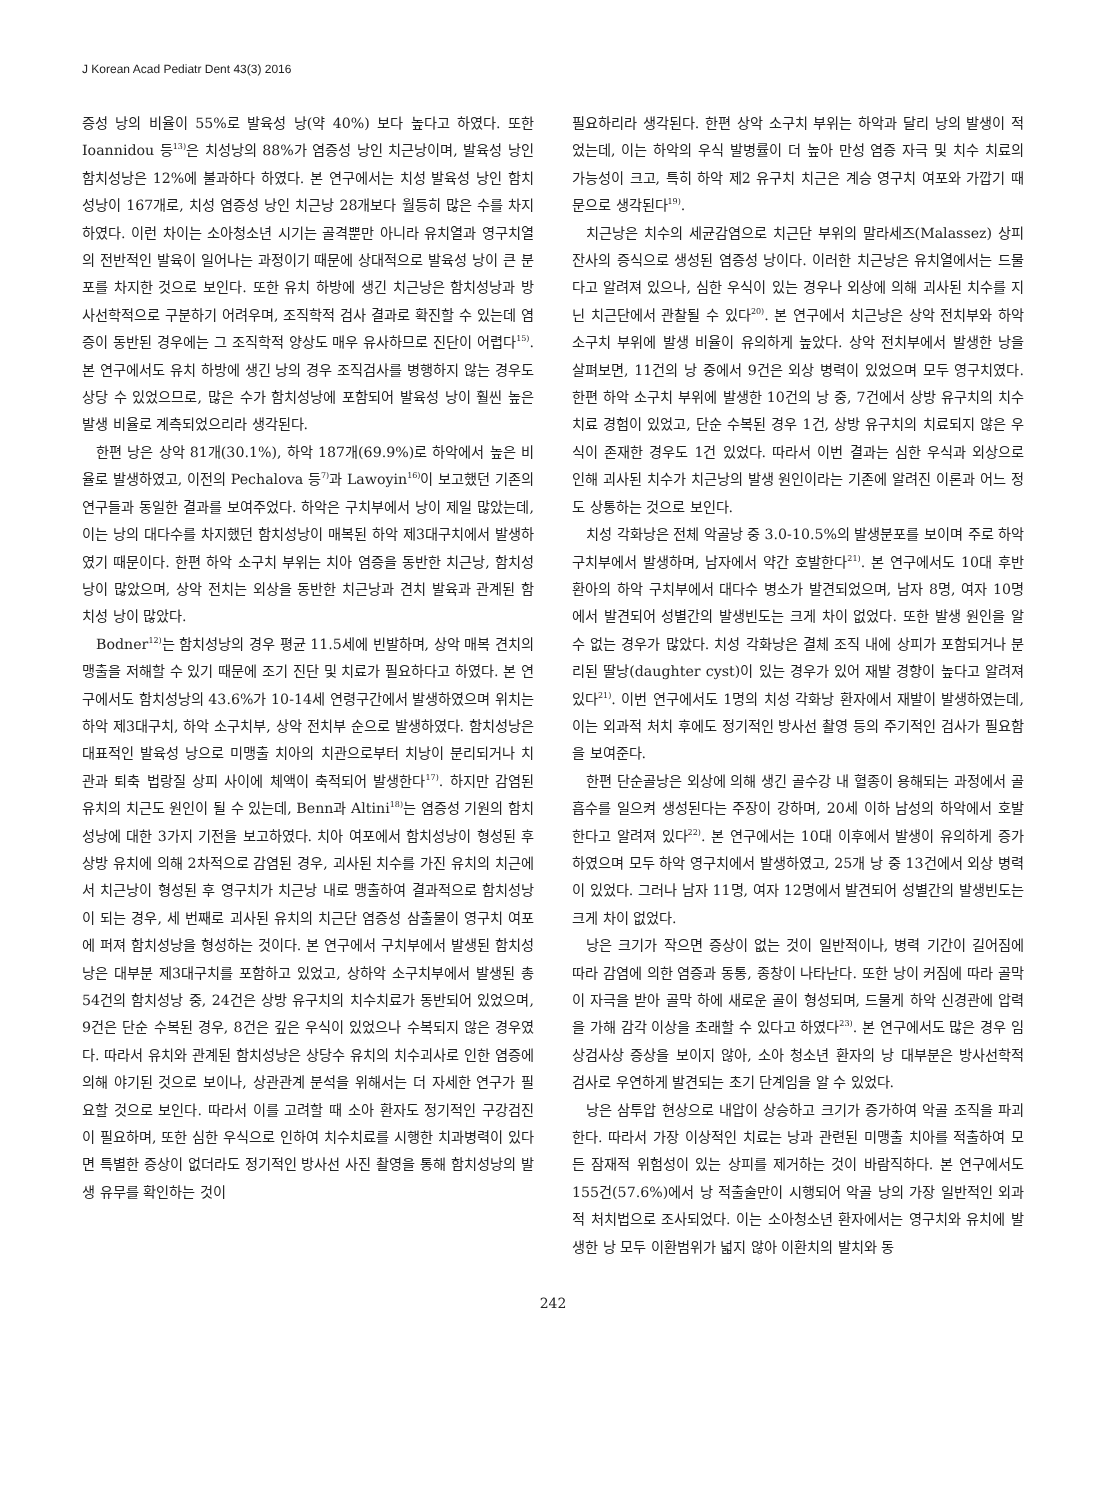J Korean Acad Pediatr Dent 43(3) 2016
증성 낭의 비율이 55%로 발육성 낭(약 40%) 보다 높다고 하였다. 또한 Ioannidou 등<sup>13)</sup>은 치성낭의 88%가 염증성 낭인 치근낭이며, 발육성 낭인 함치성낭은 12%에 불과하다 하였다. 본 연구에서는 치성 발육성 낭인 함치성낭이 167개로, 치성 염증성 낭인 치근낭 28개보다 월등히 많은 수를 차지하였다. 이런 차이는 소아청소년 시기는 골격뿐만 아니라 유치열과 영구치열의 전반적인 발육이 일어나는 과정이기 때문에 상대적으로 발육성 낭이 큰 분포를 차지한 것으로 보인다. 또한 유치 하방에 생긴 치근낭은 함치성낭과 방사선학적으로 구분하기 어려우며, 조직학적 검사 결과로 확진할 수 있는데 염증이 동반된 경우에는 그 조직학적 양상도 매우 유사하므로 진단이 어렵다<sup>15)</sup>. 본 연구에서도 유치 하방에 생긴 낭의 경우 조직검사를 병행하지 않는 경우도 상당 수 있었으므로, 많은 수가 함치성낭에 포함되어 발육성 낭이 훨씬 높은 발생 비율로 계측되었으리라 생각된다.
한편 낭은 상악 81개(30.1%), 하악 187개(69.9%)로 하악에서 높은 비율로 발생하였고, 이전의 Pechalova 등<sup>7)</sup>과 Lawoyin<sup>16)</sup>이 보고했던 기존의 연구들과 동일한 결과를 보여주었다. 하악은 구치부에서 낭이 제일 많았는데, 이는 낭의 대다수를 차지했던 함치성낭이 매복된 하악 제3대구치에서 발생하였기 때문이다. 한편 하악 소구치 부위는 치아 염증을 동반한 치근낭, 함치성낭이 많았으며, 상악 전치는 외상을 동반한 치근낭과 견치 발육과 관계된 함치성 낭이 많았다.
Bodner<sup>12)</sup>는 함치성낭의 경우 평균 11.5세에 빈발하며, 상악 매복 견치의 맹출을 저해할 수 있기 때문에 조기 진단 및 치료가 필요하다고 하였다. 본 연구에서도 함치성낭의 43.6%가 10-14세 연령구간에서 발생하였으며 위치는 하악 제3대구치, 하악 소구치부, 상악 전치부 순으로 발생하였다. 함치성낭은 대표적인 발육성 낭으로 미맹출 치아의 치관으로부터 치낭이 분리되거나 치관과 퇴축 법랑질 상피 사이에 체액이 축적되어 발생한다<sup>17)</sup>. 하지만 감염된 유치의 치근도 원인이 될 수 있는데, Benn과 Altini<sup>18)</sup>는 염증성 기원의 함치성낭에 대한 3가지 기전을 보고하였다. 치아 여포에서 함치성낭이 형성된 후 상방 유치에 의해 2차적으로 감염된 경우, 괴사된 치수를 가진 유치의 치근에서 치근낭이 형성된 후 영구치가 치근낭 내로 맹출하여 결과적으로 함치성낭이 되는 경우, 세 번째로 괴사된 유치의 치근단 염증성 삼출물이 영구치 여포에 퍼져 함치성낭을 형성하는 것이다. 본 연구에서 구치부에서 발생된 함치성낭은 대부분 제3대구치를 포함하고 있었고, 상하악 소구치부에서 발생된 총 54건의 함치성낭 중, 24건은 상방 유구치의 치수치료가 동반되어 있었으며, 9건은 단순 수복된 경우, 8건은 깊은 우식이 있었으나 수복되지 않은 경우였다. 따라서 유치와 관계된 함치성낭은 상당수 유치의 치수괴사로 인한 염증에 의해 야기된 것으로 보이나, 상관관계 분석을 위해서는 더 자세한 연구가 필요할 것으로 보인다. 따라서 이를 고려할 때 소아 환자도 정기적인 구강검진이 필요하며, 또한 심한 우식으로 인하여 치수치료를 시행한 치과병력이 있다면 특별한 증상이 없더라도 정기적인 방사선 사진 촬영을 통해 함치성낭의 발생 유무를 확인하는 것이
필요하리라 생각된다. 한편 상악 소구치 부위는 하악과 달리 낭의 발생이 적었는데, 이는 하악의 우식 발병률이 더 높아 만성 염증 자극 및 치수 치료의 가능성이 크고, 특히 하악 제2 유구치 치근은 계승 영구치 여포와 가깝기 때문으로 생각된다<sup>19)</sup>.
치근낭은 치수의 세균감염으로 치근단 부위의 말라세즈(Malassez) 상피잔사의 증식으로 생성된 염증성 낭이다. 이러한 치근낭은 유치열에서는 드물다고 알려져 있으나, 심한 우식이 있는 경우나 외상에 의해 괴사된 치수를 지닌 치근단에서 관찰될 수 있다<sup>20)</sup>. 본 연구에서 치근낭은 상악 전치부와 하악 소구치 부위에 발생 비율이 유의하게 높았다. 상악 전치부에서 발생한 낭을 살펴보면, 11건의 낭 중에서 9건은 외상 병력이 있었으며 모두 영구치였다. 한편 하악 소구치 부위에 발생한 10건의 낭 중, 7건에서 상방 유구치의 치수치료 경험이 있었고, 단순 수복된 경우 1건, 상방 유구치의 치료되지 않은 우식이 존재한 경우도 1건 있었다. 따라서 이번 결과는 심한 우식과 외상으로 인해 괴사된 치수가 치근낭의 발생 원인이라는 기존에 알려진 이론과 어느 정도 상통하는 것으로 보인다.
치성 각화낭은 전체 악골낭 중 3.0-10.5%의 발생분포를 보이며 주로 하악구치부에서 발생하며, 남자에서 약간 호발한다<sup>21)</sup>. 본 연구에서도 10대 후반 환아의 하악 구치부에서 대다수 병소가 발견되었으며, 남자 8명, 여자 10명에서 발견되어 성별간의 발생빈도는 크게 차이 없었다. 또한 발생 원인을 알 수 없는 경우가 많았다. 치성 각화낭은 결체 조직 내에 상피가 포함되거나 분리된 딸낭(daughter cyst)이 있는 경우가 있어 재발 경향이 높다고 알려져 있다<sup>21)</sup>. 이번 연구에서도 1명의 치성 각화낭 환자에서 재발이 발생하였는데, 이는 외과적 처치 후에도 정기적인 방사선 촬영 등의 주기적인 검사가 필요함을 보여준다.
한편 단순골낭은 외상에 의해 생긴 골수강 내 혈종이 용해되는 과정에서 골흡수를 일으켜 생성된다는 주장이 강하며, 20세 이하 남성의 하악에서 호발한다고 알려져 있다<sup>22)</sup>. 본 연구에서는 10대 이후에서 발생이 유의하게 증가하였으며 모두 하악 영구치에서 발생하였고, 25개 낭 중 13건에서 외상 병력이 있었다. 그러나 남자 11명, 여자 12명에서 발견되어 성별간의 발생빈도는 크게 차이 없었다.
낭은 크기가 작으면 증상이 없는 것이 일반적이나, 병력 기간이 길어짐에 따라 감염에 의한 염증과 동통, 종창이 나타난다. 또한 낭이 커짐에 따라 골막이 자극을 받아 골막 하에 새로운 골이 형성되며, 드물게 하악 신경관에 압력을 가해 감각 이상을 초래할 수 있다고 하였다<sup>23)</sup>. 본 연구에서도 많은 경우 임상검사상 증상을 보이지 않아, 소아 청소년 환자의 낭 대부분은 방사선학적 검사로 우연하게 발견되는 초기 단계임을 알 수 있었다.
낭은 삼투압 현상으로 내압이 상승하고 크기가 증가하여 악골 조직을 파괴한다. 따라서 가장 이상적인 치료는 낭과 관련된 미맹출 치아를 적출하여 모든 잠재적 위험성이 있는 상피를 제거하는 것이 바람직하다. 본 연구에서도 155건(57.6%)에서 낭 적출술만이 시행되어 악골 낭의 가장 일반적인 외과적 처치법으로 조사되었다. 이는 소아청소년 환자에서는 영구치와 유치에 발생한 낭 모두 이환범위가 넓지 않아 이환치의 발치와 동
242